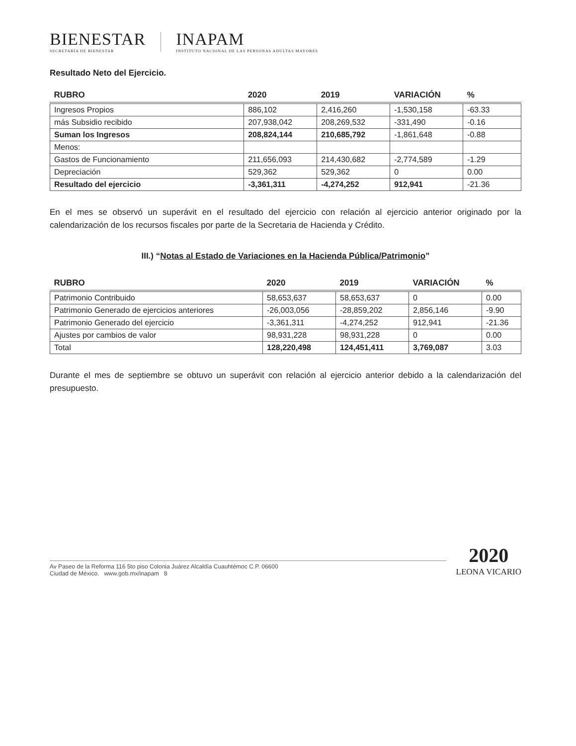BIENESTAR
SECRETARÍA DE BIENESTAR
INAPAM
INSTITUTO NACIONAL DE LAS PERSONAS ADULTAS MAYORES
Resultado Neto del Ejercicio.
| RUBRO | 2020 | 2019 | VARIACIÓN | % |
| --- | --- | --- | --- | --- |
| Ingresos Propios | 886,102 | 2,416,260 | -1,530,158 | -63.33 |
| más Subsidio recibido | 207,938,042 | 208,269,532 | -331,490 | -0.16 |
| Suman los Ingresos | 208,824,144 | 210,685,792 | -1,861,648 | -0.88 |
| Menos: | | | | |
| Gastos de Funcionamiento | 211,656,093 | 214,430,682 | -2,774,589 | -1.29 |
| Depreciación | 529,362 | 529,362 | 0 | 0.00 |
| Resultado del ejercicio | -3,361,311 | -4,274,252 | 912,941 | -21.36 |
En el mes se observó un superávit en el resultado del ejercicio con relación al ejercicio anterior originado por la calendarización de los recursos fiscales por parte de la Secretaria de Hacienda y Crédito.
III.) “Notas al Estado de Variaciones en la Hacienda Pública/Patrimonio”
| RUBRO | 2020 | 2019 | VARIACIÓN | % |
| --- | --- | --- | --- | --- |
| Patrimonio Contribuido | 58,653,637 | 58,653,637 | 0 | 0.00 |
| Patrimonio Generado de ejercicios anteriores | -26,003,056 | -28,859,202 | 2,856,146 | -9.90 |
| Patrimonio Generado del ejercicio | -3,361,311 | -4,274,252 | 912,941 | -21.36 |
| Ajustes por cambios de valor | 98,931,228 | 98,931,228 | 0 | 0.00 |
| Total | 128,220,498 | 124,451,411 | 3,769,087 | 3.03 |
Durante el mes de septiembre se obtuvo un superávit con relación al ejercicio anterior debido a la calendarización del presupuesto.
Av Paseo de la Reforma 116 5to piso Colonia Juárez Alcaldía Cuauhtémoc C.P. 06600
Ciudad de México. www.gob.mx/inapam 8
2020
LEONA VICARIO